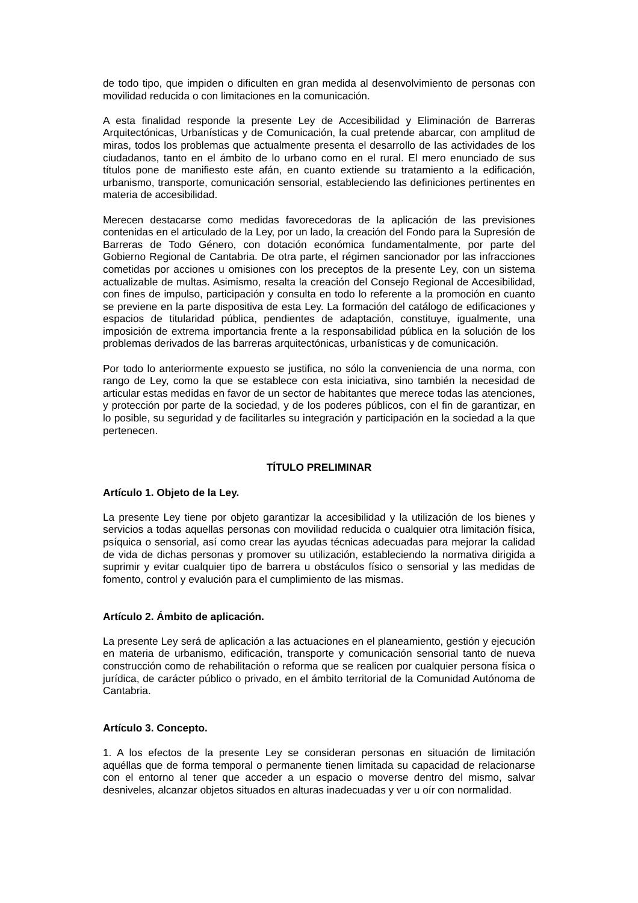de todo tipo, que impiden o dificulten en gran medida al desenvolvimiento de personas con movilidad reducida o con limitaciones en la comunicación.
A esta finalidad responde la presente Ley de Accesibilidad y Eliminación de Barreras Arquitectónicas, Urbanísticas y de Comunicación, la cual pretende abarcar, con amplitud de miras, todos los problemas que actualmente presenta el desarrollo de las actividades de los ciudadanos, tanto en el ámbito de lo urbano como en el rural. El mero enunciado de sus títulos pone de manifiesto este afán, en cuanto extiende su tratamiento a la edificación, urbanismo, transporte, comunicación sensorial, estableciendo las definiciones pertinentes en materia de accesibilidad.
Merecen destacarse como medidas favorecedoras de la aplicación de las previsiones contenidas en el articulado de la Ley, por un lado, la creación del Fondo para la Supresión de Barreras de Todo Género, con dotación económica fundamentalmente, por parte del Gobierno Regional de Cantabria. De otra parte, el régimen sancionador por las infracciones cometidas por acciones u omisiones con los preceptos de la presente Ley, con un sistema actualizable de multas. Asimismo, resalta la creación del Consejo Regional de Accesibilidad, con fines de impulso, participación y consulta en todo lo referente a la promoción en cuanto se previene en la parte dispositiva de esta Ley. La formación del catálogo de edificaciones y espacios de titularidad pública, pendientes de adaptación, constituye, igualmente, una imposición de extrema importancia frente a la responsabilidad pública en la solución de los problemas derivados de las barreras arquitectónicas, urbanísticas y de comunicación.
Por todo lo anteriormente expuesto se justifica, no sólo la conveniencia de una norma, con rango de Ley, como la que se establece con esta iniciativa, sino también la necesidad de articular estas medidas en favor de un sector de habitantes que merece todas las atenciones, y protección por parte de la sociedad, y de los poderes públicos, con el fin de garantizar, en lo posible, su seguridad y de facilitarles su integración y participación en la sociedad a la que pertenecen.
TÍTULO PRELIMINAR
Artículo 1. Objeto de la Ley.
La presente Ley tiene por objeto garantizar la accesibilidad y la utilización de los bienes y servicios a todas aquellas personas con movilidad reducida o cualquier otra limitación física, psíquica o sensorial, así como crear las ayudas técnicas adecuadas para mejorar la calidad de vida de dichas personas y promover su utilización, estableciendo la normativa dirigida a suprimir y evitar cualquier tipo de barrera u obstáculos físico o sensorial y las medidas de fomento, control y evalución para el cumplimiento de las mismas.
Artículo 2. Ámbito de aplicación.
La presente Ley será de aplicación a las actuaciones en el planeamiento, gestión y ejecución en materia de urbanismo, edificación, transporte y comunicación sensorial tanto de nueva construcción como de rehabilitación o reforma que se realicen por cualquier persona física o jurídica, de carácter público o privado, en el ámbito territorial de la Comunidad Autónoma de Cantabria.
Artículo 3. Concepto.
1. A los efectos de la presente Ley se consideran personas en situación de limitación aquéllas que de forma temporal o permanente tienen limitada su capacidad de relacionarse con el entorno al tener que acceder a un espacio o moverse dentro del mismo, salvar desniveles, alcanzar objetos situados en alturas inadecuadas y ver u oír con normalidad.